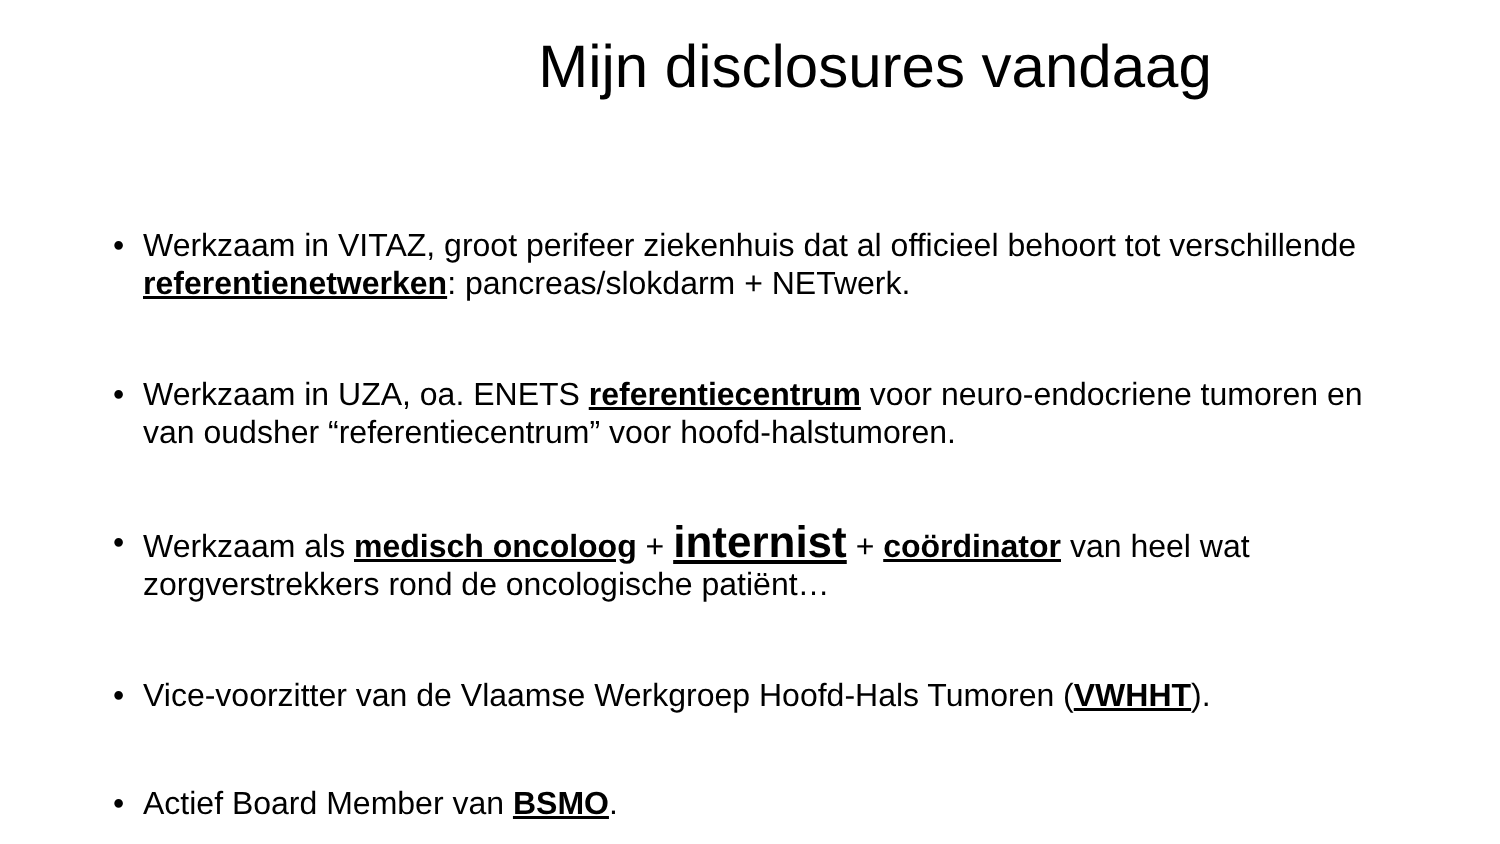Mijn disclosures vandaag
• Werkzaam in VITAZ, groot perifeer ziekenhuis dat al officieel behoort tot verschillende referentienetwerken: pancreas/slokdarm + NETwerk.
• Werkzaam in UZA, oa. ENETS referentiecentrum voor neuro-endocriene tumoren en van oudsher “referentiecentrum” voor hoofd-halstumoren.
• Werkzaam als medisch oncoloog + internist + coördinator van heel wat zorgverstrekkers rond de oncologische patiënt…
• Vice-voorzitter van de Vlaamse Werkgroep Hoofd-Hals Tumoren (VWHHT).
• Actief Board Member van BSMO.